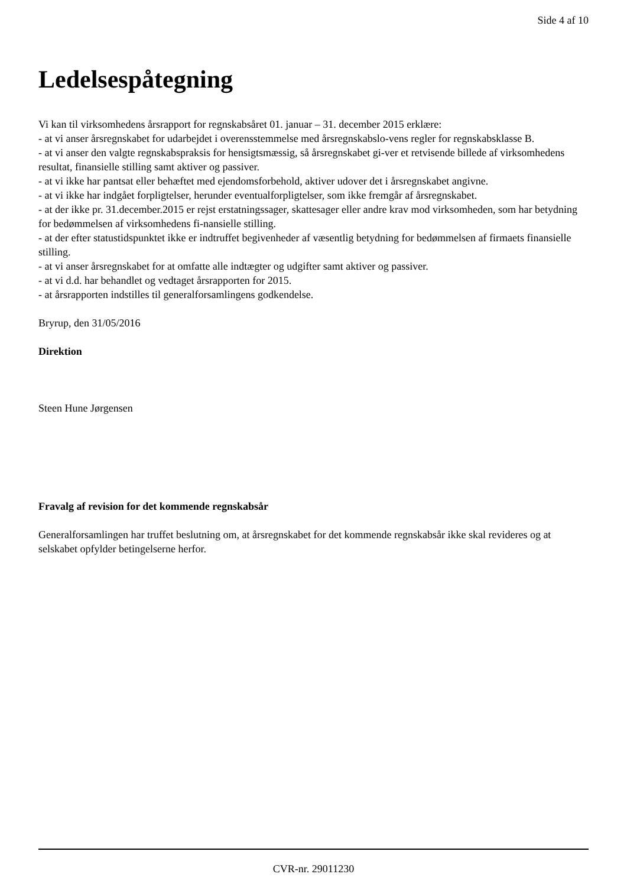Side 4 af 10
Ledelsespåtegning
Vi kan til virksomhedens årsrapport for regnskabsåret 01. januar – 31. december 2015 erklære:
- at vi anser årsregnskabet for udarbejdet i overensstemmelse med årsregnskabslo-vens regler for regnskabsklasse B.
- at vi anser den valgte regnskabspraksis for hensigtsmæssig, så årsregnskabet gi-ver et retvisende billede af virksomhedens resultat, finansielle stilling samt aktiver og passiver.
- at vi ikke har pantsat eller behæftet med ejendomsforbehold, aktiver udover det i årsregnskabet angivne.
- at vi ikke har indgået forpligtelser, herunder eventualforpligtelser, som ikke fremgår af årsregnskabet.
- at der ikke pr. 31.december.2015 er rejst erstatningssager, skattesager eller andre krav mod virksomheden, som har betydning for bedømmelsen af virksomhedens fi-nansielle stilling.
- at der efter statustidspunktet ikke er indtruffet begivenheder af væsentlig betydning for bedømmelsen af firmaets finansielle stilling.
- at vi anser årsregnskabet for at omfatte alle indtægter og udgifter samt aktiver og passiver.
- at vi d.d. har behandlet og vedtaget årsrapporten for 2015.
- at årsrapporten indstilles til generalforsamlingens godkendelse.
Bryrup, den 31/05/2016
Direktion
Steen Hune Jørgensen
Fravalg af revision for det kommende regnskabsår
Generalforsamlingen har truffet beslutning om, at årsregnskabet for det kommende regnskabsår ikke skal revideres og at selskabet opfylder betingelserne herfor.
CVR-nr. 29011230